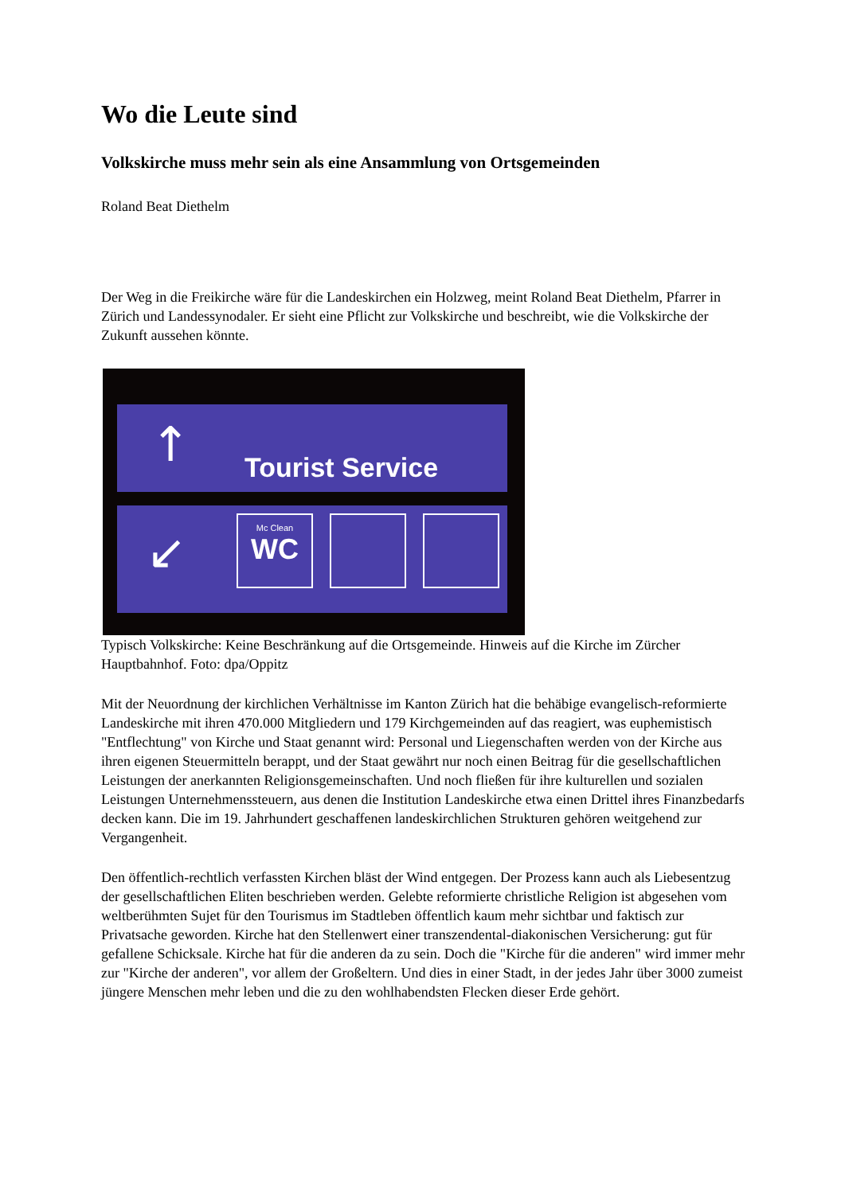Wo die Leute sind
Volkskirche muss mehr sein als eine Ansammlung von Ortsgemeinden
Roland Beat Diethelm
Der Weg in die Freikirche wäre für die Landeskirchen ein Holzweg, meint Roland Beat Diethelm, Pfarrer in Zürich und Landessynodaler. Er sieht eine Pflicht zur Volkskirche und beschreibt, wie die Volkskirche der Zukunft aussehen könnte.
↑
↙
Tourist Service
Mc Clean
WC
Typisch Volkskirche: Keine Beschränkung auf die Ortsgemeinde. Hinweis auf die Kirche im Zürcher Hauptbahnhof. Foto: dpa/Oppitz
Mit der Neuordnung der kirchlichen Verhältnisse im Kanton Zürich hat die behäbige evangelisch-reformierte Landeskirche mit ihren 470.000 Mitgliedern und 179 Kirchgemeinden auf das reagiert, was euphemistisch "Entflechtung" von Kirche und Staat genannt wird: Personal und Liegenschaften werden von der Kirche aus ihren eigenen Steuermitteln berappt, und der Staat gewährt nur noch einen Beitrag für die gesellschaftlichen Leistungen der anerkannten Religionsgemeinschaften. Und noch fließen für ihre kulturellen und sozialen Leistungen Unternehmenssteuern, aus denen die Institution Landeskirche etwa einen Drittel ihres Finanzbedarfs decken kann. Die im 19. Jahrhundert geschaffenen landeskirchlichen Strukturen gehören weitgehend zur Vergangenheit.
Den öffentlich-rechtlich verfassten Kirchen bläst der Wind entgegen. Der Prozess kann auch als Liebesentzug der gesellschaftlichen Eliten beschrieben werden. Gelebte reformierte christliche Religion ist abgesehen vom weltberühmten Sujet für den Tourismus im Stadtleben öffentlich kaum mehr sichtbar und faktisch zur Privatsache geworden. Kirche hat den Stellenwert einer transzendental-diakonischen Versicherung: gut für gefallene Schicksale. Kirche hat für die anderen da zu sein. Doch die "Kirche für die anderen" wird immer mehr zur "Kirche der anderen", vor allem der Großeltern. Und dies in einer Stadt, in der jedes Jahr über 3000 zumeist jüngere Menschen mehr leben und die zu den wohlhabendsten Flecken dieser Erde gehört.